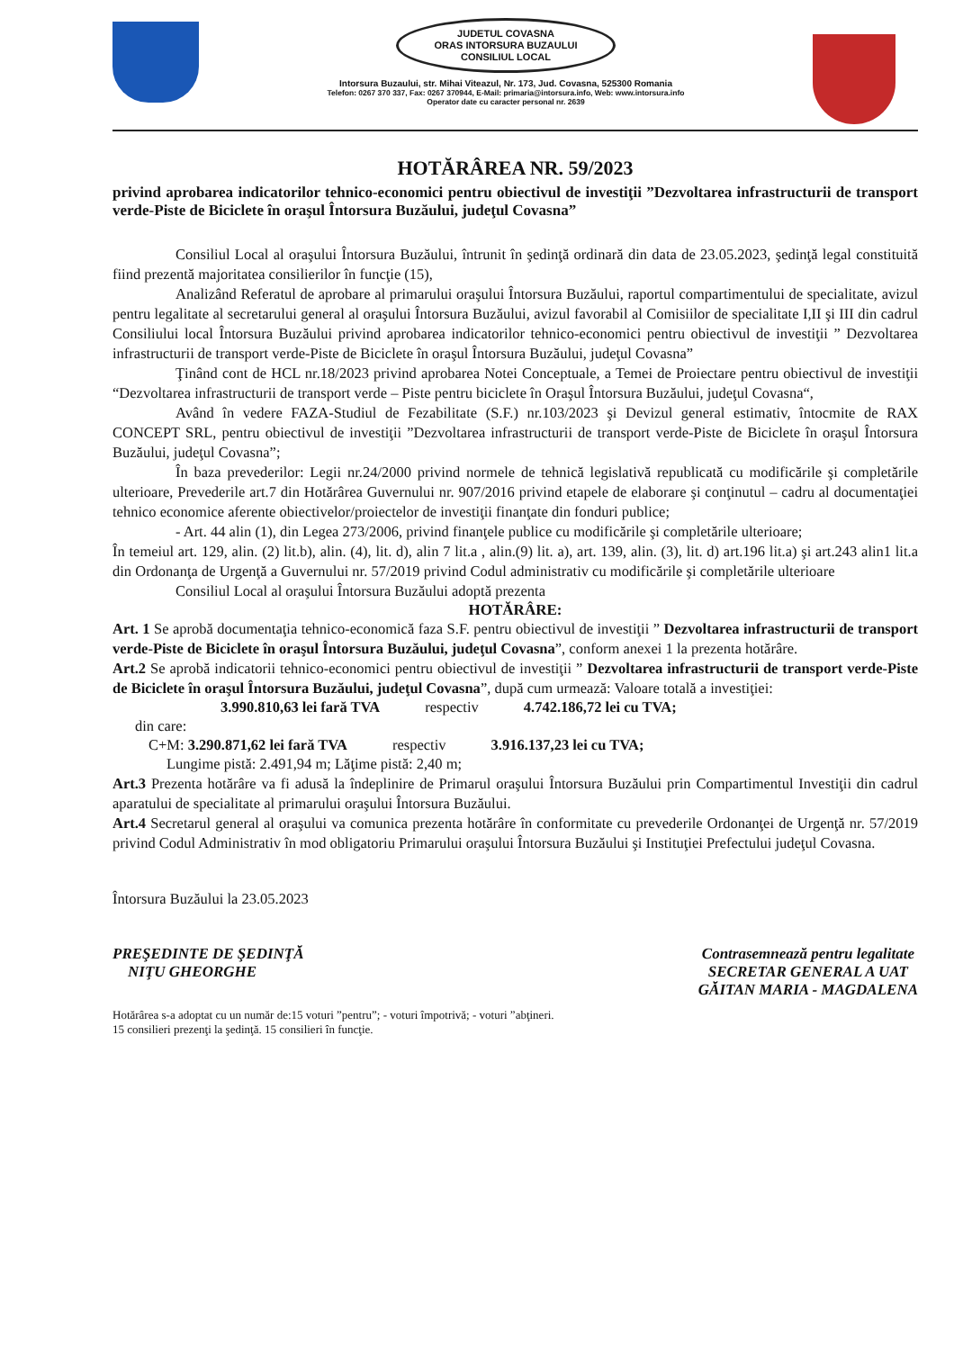JUDETUL COVASNA
ORAS INTORSURA BUZAULUI
CONSILIUL LOCAL
Intorsura Buzaului, str. Mihai Viteazul, Nr. 173, Jud. Covasna, 525300 Romania
Telefon: 0267 370 337, Fax: 0267 370944, E-Mail: primaria@intorsura.info, Web: www.intorsura.info
Operator date cu caracter personal nr. 2639
HOTĂRÂREA NR. 59/2023
privind aprobarea indicatorilor tehnico-economici pentru obiectivul de investiţii ”Dezvoltarea infrastructurii de transport verde-Piste de Biciclete în oraşul Întorsura Buzăului, judeţul Covasna”
Consiliul Local al oraşului Întorsura Buzăului, întrunit în şedinţă ordinară din data de 23.05.2023, şedinţă legal constituită fiind prezentă majoritatea consilierilor în funcţie (15),
Analizând Referatul de aprobare al primarului oraşului Întorsura Buzăului, raportul compartimentului de specialitate, avizul pentru legalitate al secretarului general al oraşului Întorsura Buzăului, avizul favorabil al Comisiilor de specialitate I,II şi III din cadrul Consiliului local Întorsura Buzăului privind aprobarea indicatorilor tehnico-economici pentru obiectivul de investiţii ” Dezvoltarea infrastructurii de transport verde-Piste de Biciclete în oraşul Întorsura Buzăului, judeţul Covasna”
Ţinând cont de HCL nr.18/2023 privind aprobarea Notei Conceptuale, a Temei de Proiectare pentru obiectivul de investiţii “Dezvoltarea infrastructurii de transport verde – Piste pentru biciclete în Oraşul Întorsura Buzăului, judeţul Covasna“,
Având în vedere FAZA-Studiul de Fezabilitate (S.F.) nr.103/2023 şi Devizul general estimativ, întocmite de RAX CONCEPT SRL, pentru obiectivul de investiţii ”Dezvoltarea infrastructurii de transport verde-Piste de Biciclete în oraşul Întorsura Buzăului, judeţul Covasna”;
În baza prevederilor: Legii nr.24/2000 privind normele de tehnică legislativă republicată cu modificările şi completările ulterioare, Prevederile art.7 din Hotărârea Guvernului nr. 907/2016 privind etapele de elaborare şi conţinutul – cadru al documentaţiei tehnico economice aferente obiectivelor/proiectelor de investiţii finanţate din fonduri publice;
- Art. 44 alin (1), din Legea 273/2006, privind finanţele publice cu modificările şi completările ulterioare;
În temeiul art. 129, alin. (2) lit.b), alin. (4), lit. d), alin 7 lit.a , alin.(9) lit. a), art. 139, alin. (3), lit. d) art.196 lit.a) şi art.243 alin1 lit.a din Ordonanţa de Urgenţă a Guvernului nr. 57/2019 privind Codul administrativ cu modificările şi completările ulterioare
Consiliul Local al oraşului Întorsura Buzăului adoptă prezenta
HOTĂRÂRE:
Art. 1 Se aprobă documentaţia tehnico-economică faza S.F. pentru obiectivul de investiţii ” Dezvoltarea infrastructurii de transport verde-Piste de Biciclete în oraşul Întorsura Buzăului, judeţul Covasna”, conform anexei 1 la prezenta hotărâre.
Art.2 Se aprobă indicatorii tehnico-economici pentru obiectivul de investiţii ” Dezvoltarea infrastructurii de transport verde-Piste de Biciclete în oraşul Întorsura Buzăului, judeţul Covasna”, după cum urmează: Valoare totală a investiţiei:
3.990.810,63 lei fară TVA respectiv 4.742.186,72 lei cu TVA;
din care:
C+M: 3.290.871,62 lei fară TVA respectiv 3.916.137,23 lei cu TVA;
Lungime pistă: 2.491,94 m; Lăţime pistă: 2,40 m;
Art.3 Prezenta hotărâre va fi adusă la îndeplinire de Primarul oraşului Întorsura Buzăului prin Compartimentul Investiţii din cadrul aparatului de specialitate al primarului oraşului Întorsura Buzăului.
Art.4 Secretarul general al oraşului va comunica prezenta hotărâre în conformitate cu prevederile Ordonanţei de Urgenţă nr. 57/2019 privind Codul Administrativ în mod obligatoriu Primarului oraşului Întorsura Buzăului şi Instituţiei Prefectului judeţul Covasna.
Întorsura Buzăului la 23.05.2023
PREŞEDINTE DE ŞEDINŢĂ
NIŢU GHEORGHE
Contrasemnează pentru legalitate
SECRETAR GENERAL A UAT
GĂITAN MARIA - MAGDALENA
Hotărârea s-a adoptat cu un număr de:15 voturi ”pentru”; - voturi împotrivă; - voturi ”abţineri.
15 consilieri prezenţi la şedinţă. 15 consilieri în funcţie.